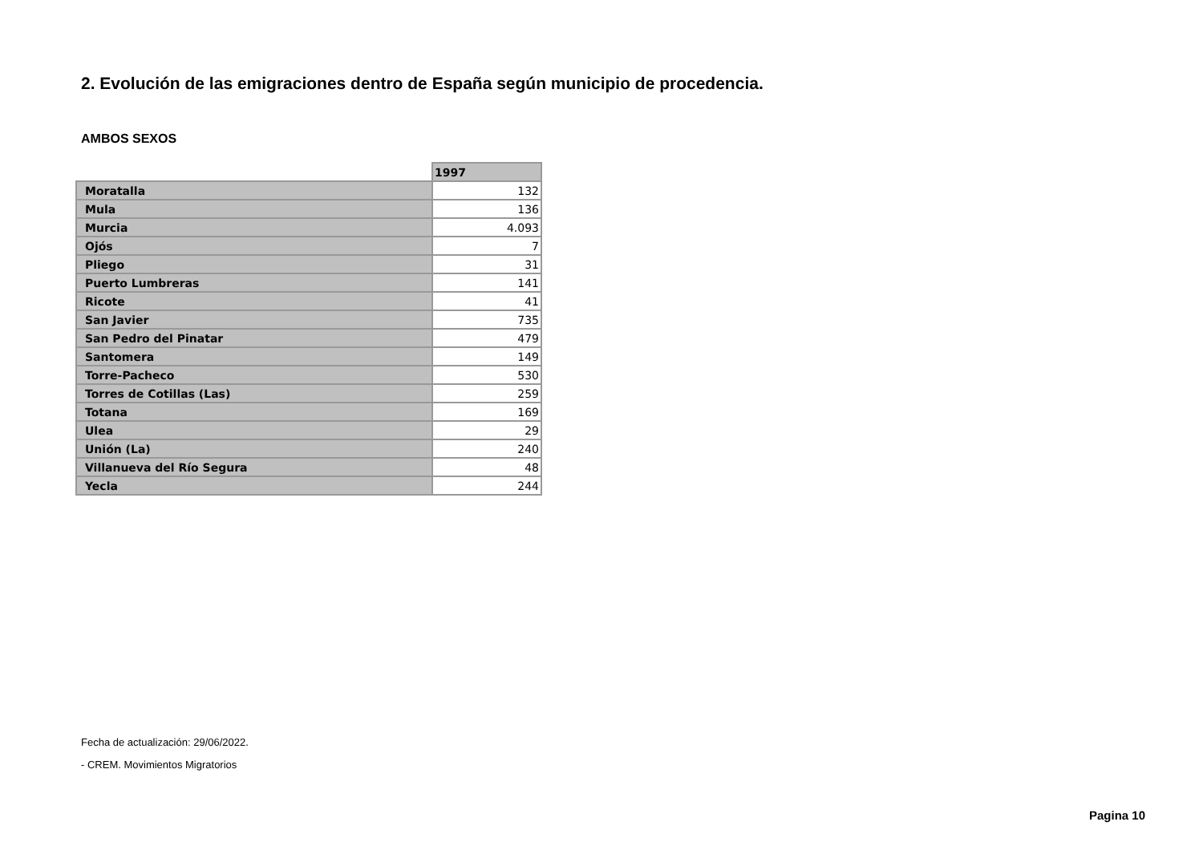2. Evolución de las emigraciones dentro de España según municipio de procedencia.
AMBOS SEXOS
| | 1997 |
| --- | --- |
| Moratalla | 132 |
| Mula | 136 |
| Murcia | 4.093 |
| Ojós | 7 |
| Pliego | 31 |
| Puerto Lumbreras | 141 |
| Ricote | 41 |
| San Javier | 735 |
| San Pedro del Pinatar | 479 |
| Santomera | 149 |
| Torre-Pacheco | 530 |
| Torres de Cotillas (Las) | 259 |
| Totana | 169 |
| Ulea | 29 |
| Unión (La) | 240 |
| Villanueva del Río Segura | 48 |
| Yecla | 244 |
Fecha de actualización: 29/06/2022.
- CREM. Movimientos Migratorios
Pagina 10